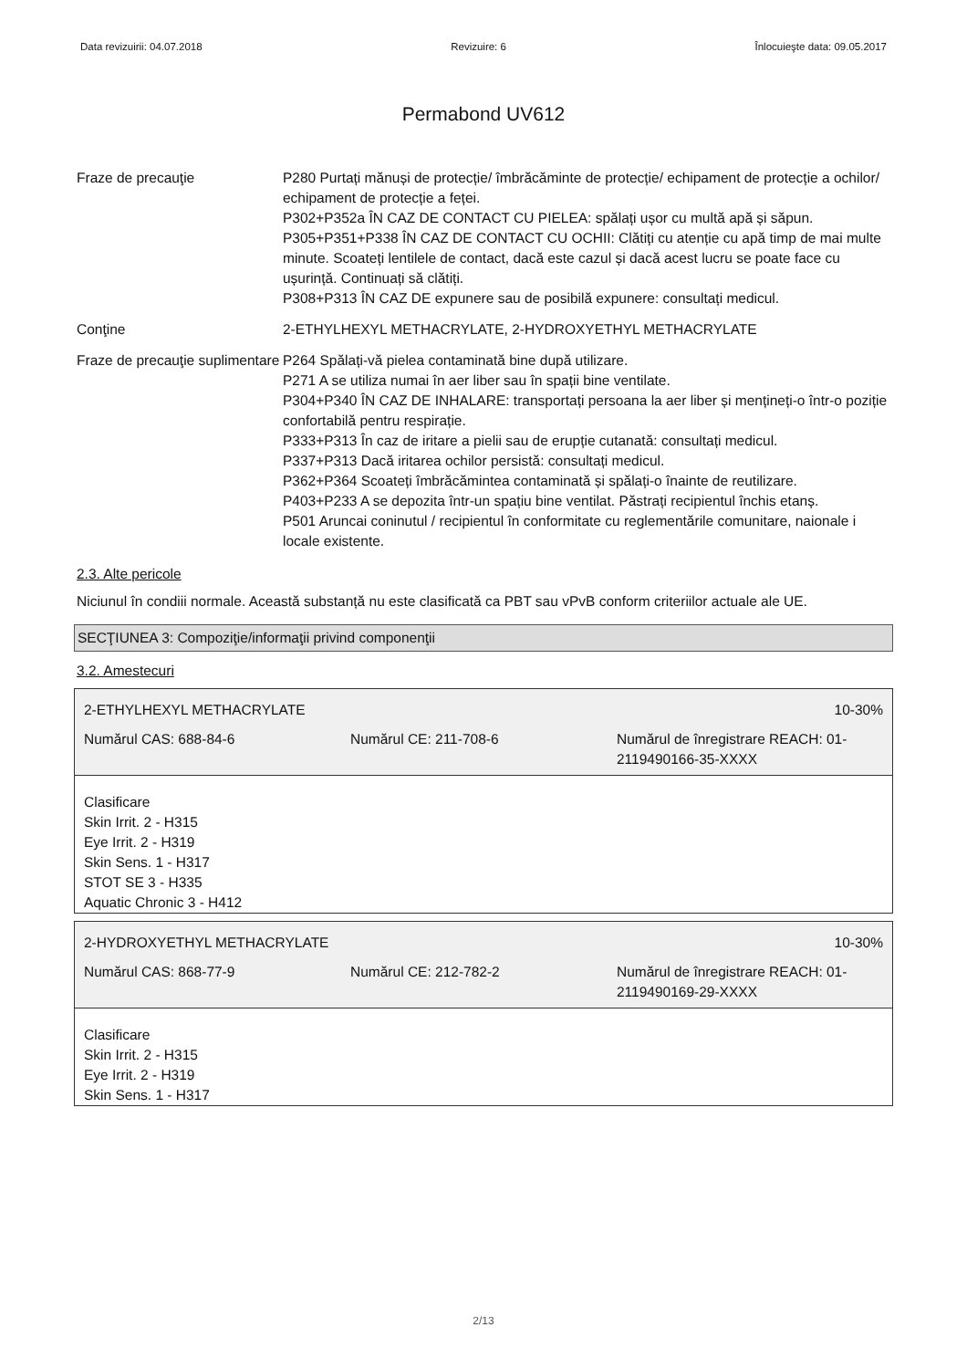Data revizuirii: 04.07.2018 Revizuire: 6 Înlocuieşte data: 09.05.2017
Permabond UV612
Fraze de precauţie P280 Purtați mănuși de protecție/ îmbrăcăminte de protecție/ echipament de protecție a ochilor/ echipament de protecție a feței.
P302+P352a ÎN CAZ DE CONTACT CU PIELEA: spălați ușor cu multă apă și săpun.
P305+P351+P338 ÎN CAZ DE CONTACT CU OCHII: Clătiți cu atenție cu apă timp de mai multe minute. Scoateți lentilele de contact, dacă este cazul și dacă acest lucru se poate face cu ușurință. Continuați să clătiți.
P308+P313 ÎN CAZ DE expunere sau de posibilă expunere: consultați medicul.
Conţine 2-ETHYLHEXYL METHACRYLATE, 2-HYDROXYETHYL METHACRYLATE
Fraze de precauţie suplimentare
P264 Spălați-vă pielea contaminată bine după utilizare.
P271 A se utiliza numai în aer liber sau în spații bine ventilate.
P304+P340 ÎN CAZ DE INHALARE: transportați persoana la aer liber și mențineți-o într-o poziție confortabilă pentru respirație.
P333+P313 În caz de iritare a pielii sau de erupție cutanată: consultați medicul.
P337+P313 Dacă iritarea ochilor persistă: consultați medicul.
P362+P364 Scoateți îmbrăcămintea contaminată și spălați-o înainte de reutilizare.
P403+P233 A se depozita într-un spațiu bine ventilat. Păstrați recipientul închis etanș.
P501 Aruncai coninutul / recipientul în conformitate cu reglementările comunitare, naionale i locale existente.
2.3. Alte pericole
Niciunul în condiii normale. Această substanță nu este clasificată ca PBT sau vPvB conform criteriilor actuale ale UE.
SECŢIUNEA 3: Compoziţie/informaţii privind componenţii
3.2. Amestecuri
2-ETHYLHEXYL METHACRYLATE 10-30%
Numărul CAS: 688-84-6 Numărul CE: 211-708-6 Numărul de înregistrare REACH: 01-2119490166-35-XXXX
Clasificare
Skin Irrit. 2 - H315
Eye Irrit. 2 - H319
Skin Sens. 1 - H317
STOT SE 3 - H335
Aquatic Chronic 3 - H412
2-HYDROXYETHYL METHACRYLATE 10-30%
Numărul CAS: 868-77-9 Numărul CE: 212-782-2 Numărul de înregistrare REACH: 01-2119490169-29-XXXX
Clasificare
Skin Irrit. 2 - H315
Eye Irrit. 2 - H319
Skin Sens. 1 - H317
2/13